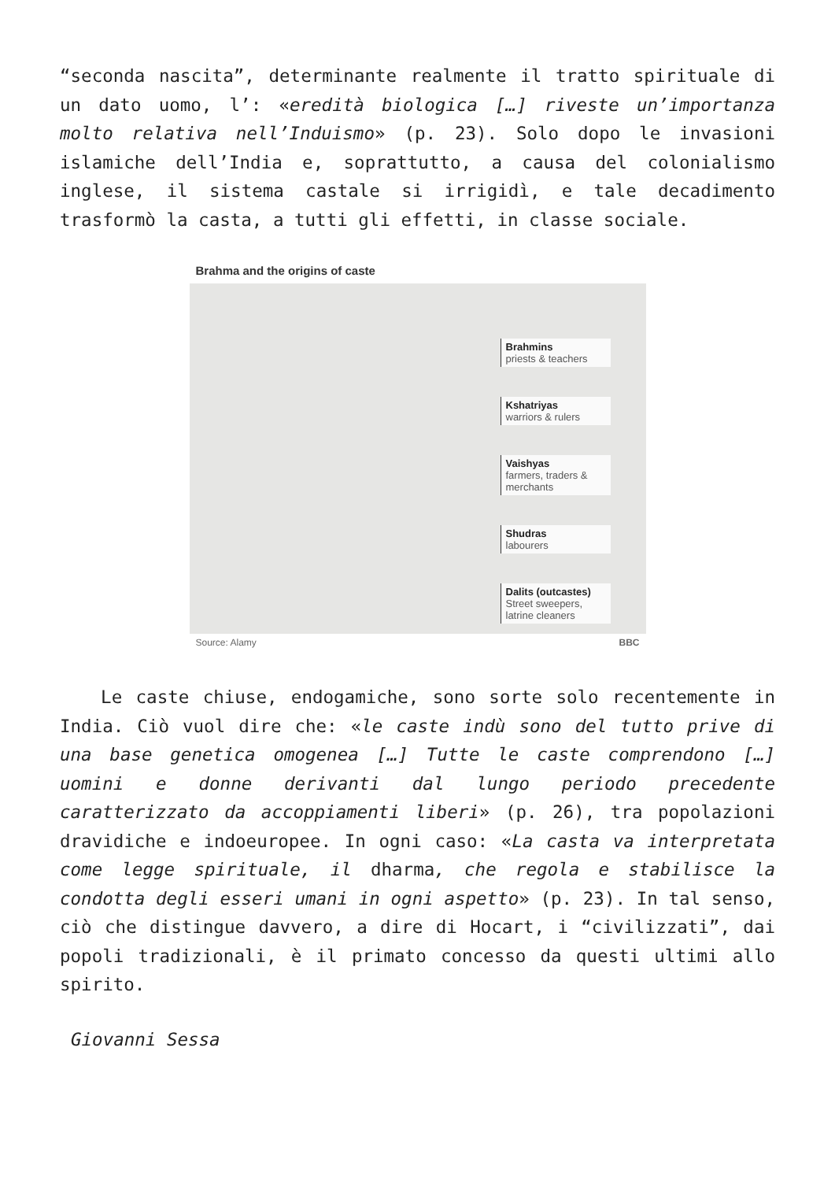“seconda nascita”, determinante realmente il tratto spirituale di un dato uomo, l’: «eredità biologica […] riveste un’importanza molto relativa nell’Induismo» (p. 23). Solo dopo le invasioni islamiche dell’India e, soprattutto, a causa del colonialismo inglese, il sistema castale si irrigidì, e tale decadimento trasformò la casta, a tutti gli effetti, in classe sociale.
Brahma and the origins of caste
Brahmins
priests & teachers
Kshatriyas
warriors & rulers
Vaishyas
farmers, traders & merchants
Shudras
labourers
Dalits (outcastes)
Street sweepers, latrine cleaners
Source: Alamy BBC
Le caste chiuse, endogamiche, sono sorte solo recentemente in India. Ciò vuol dire che: «le caste indù sono del tutto prive di una base genetica omogenea […] Tutte le caste comprendono […] uomini e donne derivanti dal lungo periodo precedente caratterizzato da accoppiamenti liberi» (p. 26), tra popolazioni dravidiche e indoeuropee. In ogni caso: «La casta va interpretata come legge spirituale, il dharma, che regola e stabilisce la condotta degli esseri umani in ogni aspetto» (p. 23). In tal senso, ciò che distingue davvero, a dire di Hocart, i “civilizzati”, dai popoli tradizionali, è il primato concesso da questi ultimi allo spirito.
Giovanni Sessa